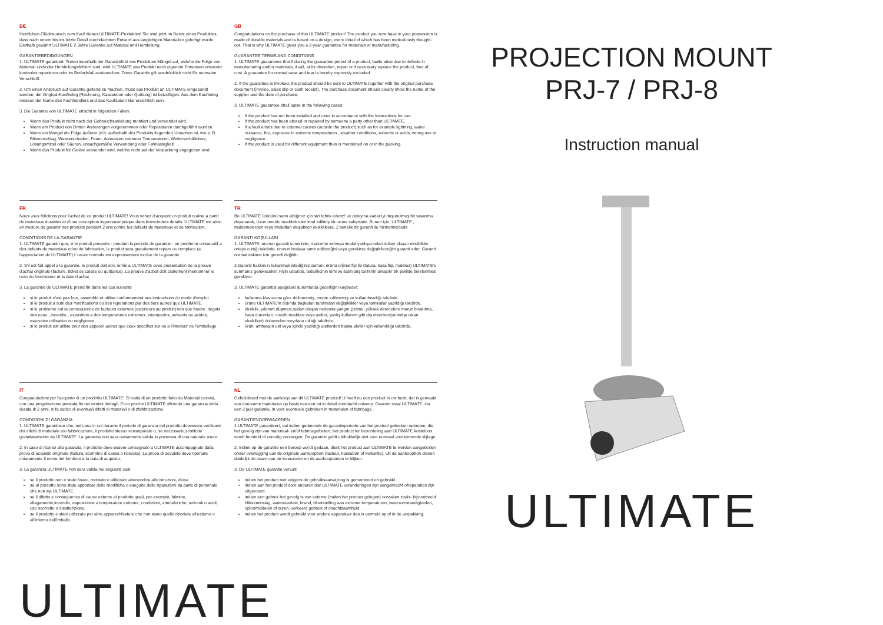DE
Herzlichen Glückwunsch zum Kauf dieses ULTIMATE-Produktes! Sie sind jetzt im Besitz eines Produktes, dass nach einem bis ins letzte Detail durchdachtem Entwurf aus langlebigen Materialien gefertigt wurde. Deshalb gewährt ULTIMATE 2 Jahre Garantie auf Material und Herstellung.
GARANTIEBEDINGUNGEN
1. ULTIMATE garantiert: Treten innerhalb der Garantiefrist des Produktes Mängel auf, welche die Folge von Material- und/oder Herstellungsfehlern sind, wird ULTIMATE das Produkt nach eigenem Ermessen entweder kostenlos reparieren oder im Bedarfsfall austauschen. Diese Garantie gilt ausdrücklich nicht für normalen Verschleiß.
2. Um einen Anspruch auf Garantie geltend zu machen, muss das Produkt an ULTIMATE eingesandt werden, der Original-Kaufbeleg (Rechnung, Kassenbon oder Quittung) ist beizufügen. Aus dem Kaufbeleg müssen der Name des Fachhändlers und das Kaufdatum klar ersichtlich sein.
3. Die Garantie von ULTIMATE erlischt in folgenden Fällen:
Wenn das Produkt nicht nach der Gebrauchsanleitung montiert und verwendet wird.
Wenn am Produkt von Dritten Änderungen vorgenommen oder Reparaturen durchgeführt wurden.
Wenn ein Mangel die Folge äußerer (d.h. außerhalb des Produkts liegender) Ursachen ist, wie z. B. Blitzeinschlag, Wasserschaden, Feuer, Aussetzen extremer Temperaturen, Wetterverhältnisse, Lösungsmittel oder Säuren, unsachgemäße Verwendung oder Fahrlässigkeit.
Wenn das Produkt für Geräte verwendet wird, welche nicht auf der Verpackung angegeben sind.
FR
Nous vous félicitons pour l'achat de ce produit ULTIMATE! Vous venez d'acquerir un produit realise a partir de materiaux durables et d'une conception ingenieuse jusque dans lesmoindres details. ULTIMATE est ainsi en mesure de garantir ses produits pendant 2 ans contre les defauts de materiaux et de fabrication.
CONDITIONS DE LA GARANTIE
1. ULTIMATE garantit que, si le produit presente - pendant la periode de garantie - un probleme consecutif a des defauts de materiaux et/ou de fabrication, le produit sera gratuitement repare ou remplace (a l'appreciation de ULTIMATE).L'usure normale est expressement exclue de la garantie.
2. S'il est fait appel a la garantie, le produit doit etre remis a ULTIMATE avec presentation de la preuve d'achat originale (facture, ticket de caisse ou quittance). La preuve d'achat doit clairement mentionner le nom du fournisseur et la date d'achat.
3. La garantie de ULTIMATE prend fin dans les cas suivants
si le produit n'est pas fore, assemble et utilise conformement aux instructions du mode d'emploi.
si le produit a subi des modifications ou des reperations par des tiers autres que ULTIMATE.
si le probleme est la consequence de facteurs externes (exterieurs au produit) tels que foudre ,degats des eaux , incendie , exposition a des temperatures extremes ,intemperies, solvants ou acides, mauvaise utilisation ou negligence.
si le produit est utilise pour des appareil autres que ceux specifies sur ou a l'interieur de l'emballage.
IT
Congratulazioni per l'acquisto di un prodotto ULTIMATE! Si tratta di un prodotto fatto da Materiali costosi, con una progettazione pensata fin nei minimi dettagli. Ecco perche ULTIMATE offrendo una garanzia della durata di 2 anni, si fa carico di eventuali difetti di materiali o di zfabbricazione.
CONDIZIONI DI GARANZIA
1. ULTIMATE garantisce che, nel caso in cui durante il periodo di garanzia del prodotto dovessero verificarsi dei difetti di materiale e/o fabbricazione, il prodotto stesso verrariparato o, se necessario,sostituito gratuitatamente da ULTIMATE. La garanzia non sara ovviamente valida in presenza di una naturale usura.
2. In caso di ricorso alla garanzia, il prodotto deve essere consegnato a ULTIMATE accompagnato dalla prova di acquisto originale (fattura, scontrino di cassa o ricevuta). La prova di acquisto deve riportare chiaramente il nome del fornitore e la data di acquisto.
3. La garanzia ULTIMATE non sara valida nei seguenti casi:
se il prodotto non e stato forato, montato e utilizzato attenendosi alle istruzioni, d'uso.
se al prodotto sono state apportate delle modifiche o eseguite delle riparazioni da parte di personale che non sia ULTIMATE.
se il difetto e conseguenza di cause esterne al prodotto quali, per esempio, fulmine, allagamento,incendio, esposizione a temperature estreme, condizioni, atmosferiche ,solventi o acidi, uso scorretto o disattenzione.
se il prodotto e stato utilizzato per altre apparechhiature che non siano quelle riportate all'esterno o all'interno dell'imballo.
ULTIMATE
GB
Congratulations on the purchase of this ULTIMATE product! The product you now have in your possession is made of durable materials and is based on a design, every detail of which has been meticulously thought-out. That is why ULTIMATE gives you a 2-year guarantee for materials or manufacturing.
GUARANTEE TERMS AND CONDITIONS
1. ULTIMATE guarantees that if during the guarantee period of a product, faults arise due to defects in manufacturing and/or materials, it will, at its discretion, repair or if necessary replace the product, free of cost. A guarantee for normal wear and tear is hereby expressly excluded.
2. If the guarantee is invoked, the product should be sent to ULTIMATE together with the original purchase document (invoice, sales slip or cash receipt). The purchase document should clearly show the name of the supplier and the date of purchase.
3. ULTIMATE guarantee shall lapse in the following cases:
If the product has not been installed and used in accordance with the Instructions for use.
If the product has been altered or repaired by someone a party other than ULTIMATE.
If a fault arises due to external causes (outside the product) such as for example lightning, water nuisance, fire, exposure to extreme temperatures , weather conditions, solvents or acids, wrong use or negligence.
If the product is used for different equipment than is mentioned on or in the packing.
TR
Bu ULTIMATE ürününü satın aldığınız için sizi tebrik ederiz! ve detayına kadar iyi duşunulmuş bir tasarıma dayanarak, Uzun omurlu maddelerden imal edilmiş bir urune sahipsiniz. Bunun için, ULTIMATE , malzemelerden veya imalattan oluşabilen eksikliklere, 2 senelik bir garanti ile hizmetinizdedir.
GARANTI KOŞULLARI
1. ULTIMATE, urunun garanti suresinde, malzeme ve/veya imalat yanlışarından dolayı oluşan eksiklikler ortaya cıktığı takdirde, urunun bedava tamir edileceğini veya gerekirse değiştirileceğini garanti eder. Garanti normal eskime icin gecerli değildir.
2.Garanti hakkınızı kullanmak istediğiniz zaman, ürünü orijinal fişi ile (fatura, kasa fişi, makbuz) ULTIMATE'e sunmanız gerekecektir. Fişin ustunde, tedarikcinin ismi ve satın alış tarihinin anlaşılır bir şekilde belirlenmesi gerekiyor.
3. ULTIMATE garantisi aşağıdaki durumlarda gecerliğini kaybeder:
kullanma klavuzuna göre delinmemiş ,monte edilmemiş ve kullanılmadığı takdirde.
ürüne ULTIMATE'in dışında başkaları tarafından değişiklikler veya tamiratlar yapıldığı takdirde.
eksiklik, yıldırım düşmesi,sudan oluşan nedenler,yangın,çizilme, yüksek derecelere maruz bırakılma, hava durumları, cozelti maddesi veya asitler, yanlış kullanım gibi dış etkenlerz(urundışı cıkan eksikliker) dolayından meydana cıktığı takdirde.
ürün, ambalajın üst veya içinde yazıldığı aletlerden başka aletler için kullanıldığı takdirde.
NL
Gefeliciteerd met de aankoop van dit ULTIMATE product! U heeft nu een product in uw bezit, dat is gemaakt van duurzame materialen op basis van een tot in detail doordacht ontwerp. Daarom staat ULTIMATE, via een 2 jaar garantie, in voor eventuele gebreken in materialen of fabricage.
GARANTIEVOORWAARDEN
1.ULTIMATE garandeert, dat indien gedurende de garantieperiode van het product gebreken optreden, die het gevolg zijn van materiaal- en/of fabricagefouten, het product ter beoordeling aan ULTIMATE kosteloos wordt hersteld of zonodig vervangen. De garantie geldt uitdrukkelijk niet voor normaal voorkomende slijtage.
2. Indien op de garantie een beroep wordt gedaan, dient het product aan ULTIMATE te worden aangeboden onder overlegging van de originele aankoopbon (factuur, kassabon of kwitantie). Uit de aankoopbon dienen duidelijk de naam van de leverancier en de aankoopdatum te blijken.
3. De ULTIMATE garantie vervalt:
indien het product niet volgens de gebruiksaanwijzing is gemonteerd en gebruikt.
indien aan het product door anderen dan ULTIMATE veranderingen zijn aangebracht ofreparaties zijn uitgevoerd.
indien een gebrek het gevolg is van externe (buiten het product gelegen) oorzaken zoals- bijvoorbeeld blikseminslag, wateroverlast, brand, blootstelling aan extreme temperaturen, weersomstandigheden, oplosmiddelen of zuren, verkeerd gebruik of onachtzaamheid.
indien het product wordt gebruikt voor andere apparatuur dan is vermeld op of in de verpakking.
PROJECTION MOUNT
PRJ-7 / PRJ-8
Instruction manual
ULTIMATE